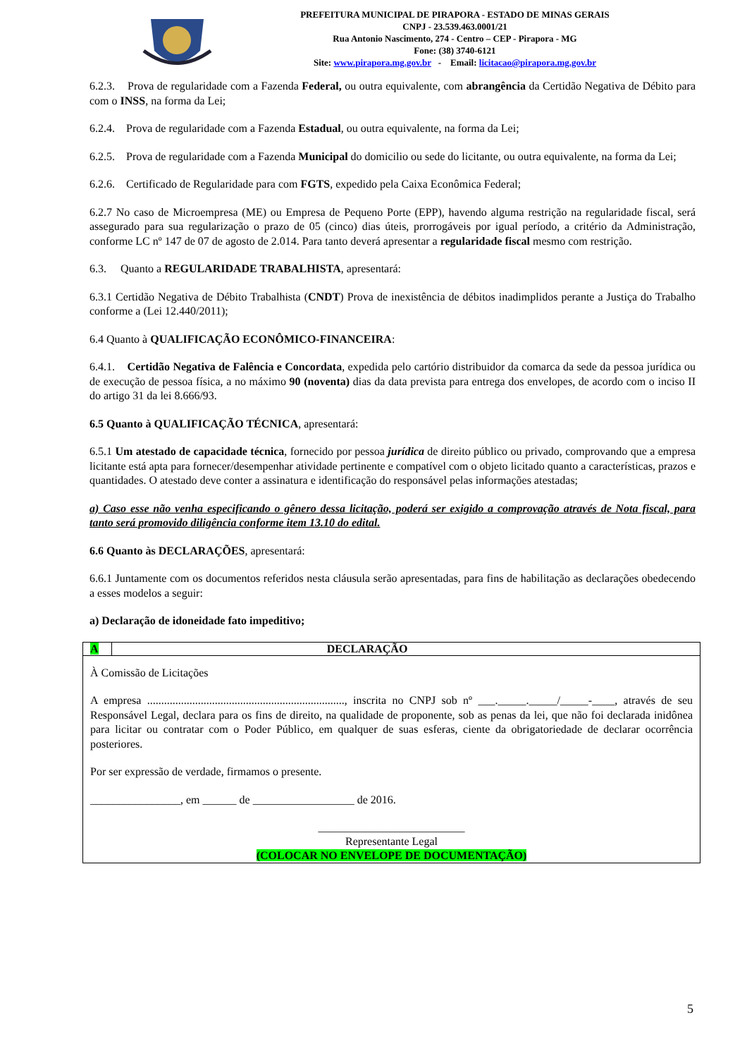PREFEITURA MUNICIPAL DE PIRAPORA - ESTADO DE MINAS GERAIS
CNPJ - 23.539.463.0001/21
Rua Antonio Nascimento, 274 - Centro – CEP - Pirapora - MG
Fone: (38) 3740-6121
Site: www.pirapora.mg.gov.br - Email: licitacao@pirapora.mg.gov.br
6.2.3. Prova de regularidade com a Fazenda Federal, ou outra equivalente, com abrangência da Certidão Negativa de Débito para com o INSS, na forma da Lei;
6.2.4. Prova de regularidade com a Fazenda Estadual, ou outra equivalente, na forma da Lei;
6.2.5. Prova de regularidade com a Fazenda Municipal do domicilio ou sede do licitante, ou outra equivalente, na forma da Lei;
6.2.6. Certificado de Regularidade para com FGTS, expedido pela Caixa Econômica Federal;
6.2.7 No caso de Microempresa (ME) ou Empresa de Pequeno Porte (EPP), havendo alguma restrição na regularidade fiscal, será assegurado para sua regularização o prazo de 05 (cinco) dias úteis, prorrogáveis por igual período, a critério da Administração, conforme LC nº 147 de 07 de agosto de 2.014. Para tanto deverá apresentar a regularidade fiscal mesmo com restrição.
6.3. Quanto a REGULARIDADE TRABALHISTA, apresentará:
6.3.1 Certidão Negativa de Débito Trabalhista (CNDT) Prova de inexistência de débitos inadimplidos perante a Justiça do Trabalho conforme a (Lei 12.440/2011);
6.4 Quanto à QUALIFICAÇÃO ECONÔMICO-FINANCEIRA:
6.4.1. Certidão Negativa de Falência e Concordata, expedida pelo cartório distribuidor da comarca da sede da pessoa jurídica ou de execução de pessoa física, a no máximo 90 (noventa) dias da data prevista para entrega dos envelopes, de acordo com o inciso II do artigo 31 da lei 8.666/93.
6.5 Quanto à QUALIFICAÇÃO TÉCNICA, apresentará:
6.5.1 Um atestado de capacidade técnica, fornecido por pessoa jurídica de direito público ou privado, comprovando que a empresa licitante está apta para fornecer/desempenhar atividade pertinente e compatível com o objeto licitado quanto a características, prazos e quantidades. O atestado deve conter a assinatura e identificação do responsável pelas informações atestadas;
a) Caso esse não venha especificando o gênero dessa licitação, poderá ser exigido a comprovação através de Nota fiscal, para tanto será promovido diligência conforme item 13.10 do edital.
6.6 Quanto às DECLARAÇÕES, apresentará:
6.6.1 Juntamente com os documentos referidos nesta cláusula serão apresentadas, para fins de habilitação as declarações obedecendo a esses modelos a seguir:
a) Declaração de idoneidade fato impeditivo;
| A | DECLARAÇÃO |
| --- | --- |
| À Comissão de Licitações A empresa ......................................................................, inscrita no CNPJ sob nº ___._____._____/_____-____, através de seu Responsável Legal, declara para os fins de direito, na qualidade de proponente, sob as penas da lei, que não foi declarada inidônea para licitar ou contratar com o Poder Público, em qualquer de suas esferas, ciente da obrigatoriedade de declarar ocorrência posteriores. Por ser expressão de verdade, firmamos o presente. ________________, em ______ de __________________ de 2016. __________________________ Representante Legal (COLOCAR NO ENVELOPE DE DOCUMENTAÇÃO) | |
5